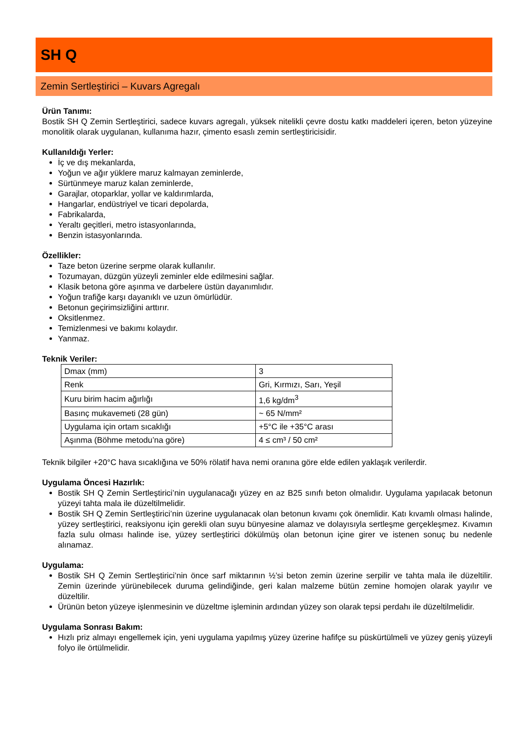SH Q
Zemin Sertleştirici – Kuvars Agregalı
Ürün Tanımı:
Bostik SH Q Zemin Sertleştirici, sadece kuvars agregalı, yüksek nitelikli çevre dostu katkı maddeleri içeren, beton yüzeyine monolitik olarak uygulanan, kullanıma hazır, çimento esaslı zemin sertleştiricisidir.
Kullanıldığı Yerler:
İç ve dış mekanlarda,
Yoğun ve ağır yüklere maruz kalmayan zeminlerde,
Sürtünmeye maruz kalan zeminlerde,
Garajlar, otoparklar, yollar ve kaldırımlarda,
Hangarlar, endüstriyel ve ticari depolarda,
Fabrikalarda,
Yeraltı geçitleri, metro istasyonlarında,
Benzin istasyonlarında.
Özellikler:
Taze beton üzerine serpme olarak kullanılır.
Tozumayan, düzgün yüzeyli zeminler elde edilmesini sağlar.
Klasik betona göre aşınma ve darbelere üstün dayanımlıdır.
Yoğun trafiğe karşı dayanıklı ve uzun ömürlüdür.
Betonun geçirimsizliğini arttırır.
Oksitlenmez.
Temizlenmesi ve bakımı kolaydır.
Yanmaz.
Teknik Veriler:
| Dmax (mm) | 3 |
| Renk | Gri, Kırmızı, Sarı, Yeşil |
| Kuru birim hacim ağırlığı | 1,6 kg/dm<sup>3</sup> |
| Basınç mukavemeti (28 gün) | ~ 65 N/mm² |
| Uygulama için ortam sıcaklığı | +5°C ile +35°C arası |
| Aşınma (Böhme metodu’na göre) | 4 ≤ cm³ / 50 cm² |
Teknik bilgiler +20°C hava sıcaklığına ve 50% rölatif hava nemi oranına göre elde edilen yaklaşık verilerdir.
Uygulama Öncesi Hazırlık:
Bostik SH Q Zemin Sertleştirici’nin uygulanacağı yüzey en az B25 sınıfı beton olmalıdır. Uygulama yapılacak betonun yüzeyi tahta mala ile düzeltilmelidir.
Bostik SH Q Zemin Sertleştirici’nin üzerine uygulanacak olan betonun kıvamı çok önemlidir. Katı kıvamlı olması halinde, yüzey sertleştirici, reaksiyonu için gerekli olan suyu bünyesine alamaz ve dolayısıyla sertleşme gerçekleşmez. Kıvamın fazla sulu olması halinde ise, yüzey sertleştirici dökülmüş olan betonun içine girer ve istenen sonuç bu nedenle alınamaz.
Uygulama:
Bostik SH Q Zemin Sertleştirici’nin önce sarf miktarının ½’si beton zemin üzerine serpilir ve tahta mala ile düzeltilir. Zemin üzerinde yürünebilecek duruma gelindiğinde, geri kalan malzeme bütün zemine homojen olarak yayılır ve düzeltilir.
Ürünün beton yüzeye işlenmesinin ve düzeltme işleminin ardından yüzey son olarak tepsi perdahı ile düzeltilmelidir.
Uygulama Sonrası Bakım:
Hızlı priz almayı engellemek için, yeni uygulama yapılmış yüzey üzerine hafifçe su püskürtülmeli ve yüzey geniş yüzeyli folyo ile örtülmelidir.